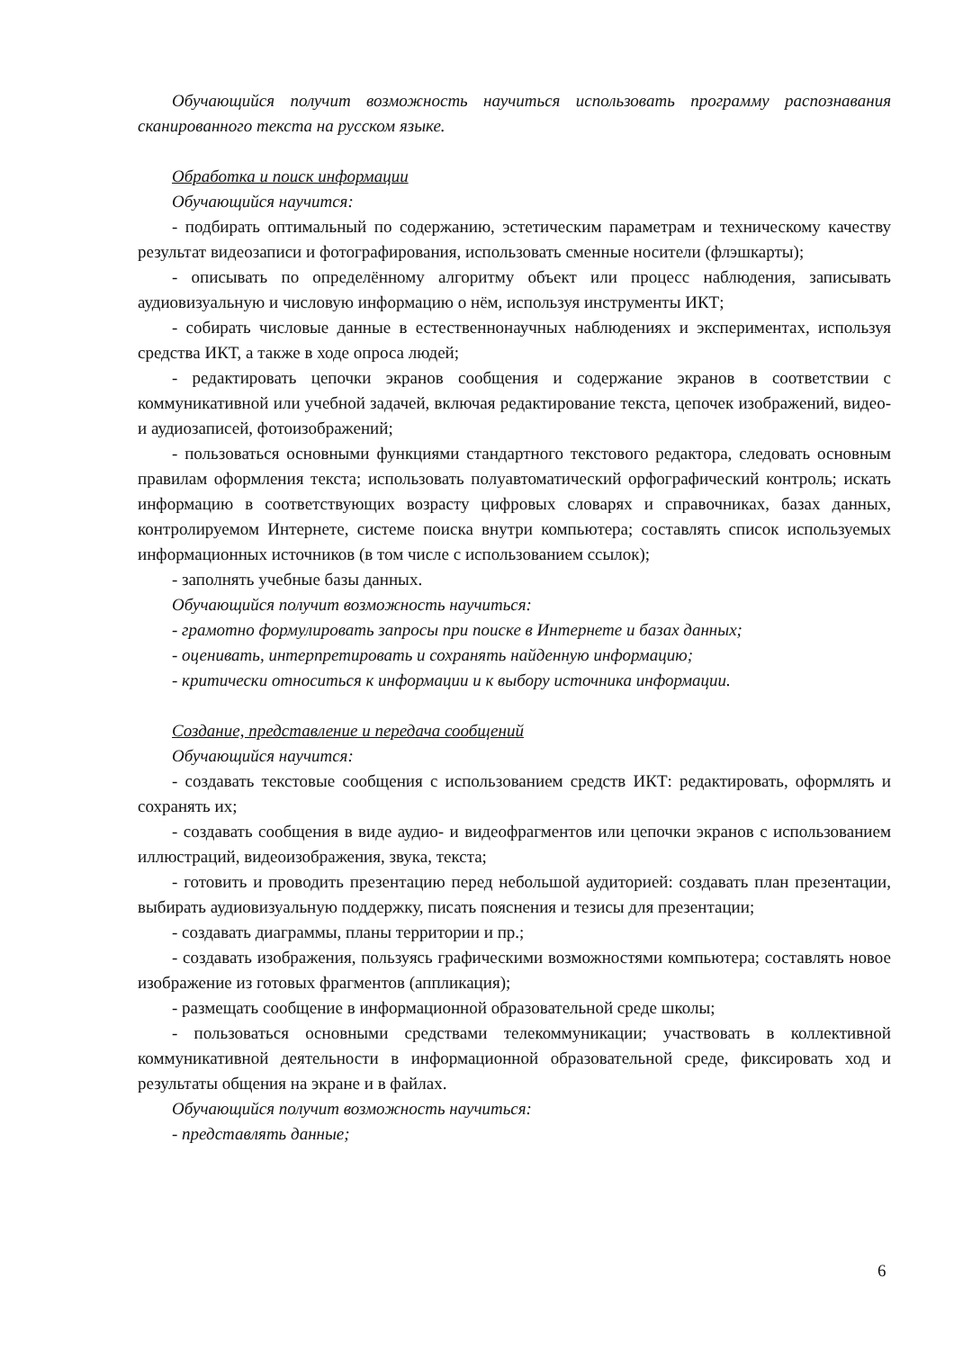Обучающийся получит возможность научиться использовать программу распознавания сканированного текста на русском языке.
Обработка и поиск информации
Обучающийся научится:
- подбирать оптимальный по содержанию, эстетическим параметрам и техническому качеству результат видеозаписи и фотографирования, использовать сменные носители (флэшкарты);
- описывать по определённому алгоритму объект или процесс наблюдения, записывать аудиовизуальную и числовую информацию о нём, используя инструменты ИКТ;
- собирать числовые данные в естественнонаучных наблюдениях и экспериментах, используя средства ИКТ, а также в ходе опроса людей;
- редактировать цепочки экранов сообщения и содержание экранов в соответствии с коммуникативной или учебной задачей, включая редактирование текста, цепочек изображений, видео- и аудиозаписей, фотоизображений;
- пользоваться основными функциями стандартного текстового редактора, следовать основным правилам оформления текста; использовать полуавтоматический орфографический контроль; искать информацию в соответствующих возрасту цифровых словарях и справочниках, базах данных, контролируемом Интернете, системе поиска внутри компьютера; составлять список используемых информационных источников (в том числе с использованием ссылок);
- заполнять учебные базы данных.
Обучающийся получит возможность научиться:
- грамотно формулировать запросы при поиске в Интернете и базах данных;
- оценивать, интерпретировать и сохранять найденную информацию;
- критически относиться к информации и к выбору источника информации.
Создание, представление и передача сообщений
Обучающийся научится:
- создавать текстовые сообщения с использованием средств ИКТ: редактировать, оформлять и сохранять их;
- создавать сообщения в виде аудио- и видеофрагментов или цепочки экранов с использованием иллюстраций, видеоизображения, звука, текста;
- готовить и проводить презентацию перед небольшой аудиторией: создавать план презентации, выбирать аудиовизуальную поддержку, писать пояснения и тезисы для презентации;
- создавать диаграммы, планы территории и пр.;
- создавать изображения, пользуясь графическими возможностями компьютера; составлять новое изображение из готовых фрагментов (аппликация);
- размещать сообщение в информационной образовательной среде школы;
- пользоваться основными средствами телекоммуникации; участвовать в коллективной коммуникативной деятельности в информационной образовательной среде, фиксировать ход и результаты общения на экране и в файлах.
Обучающийся получит возможность научиться:
- представлять данные;
6